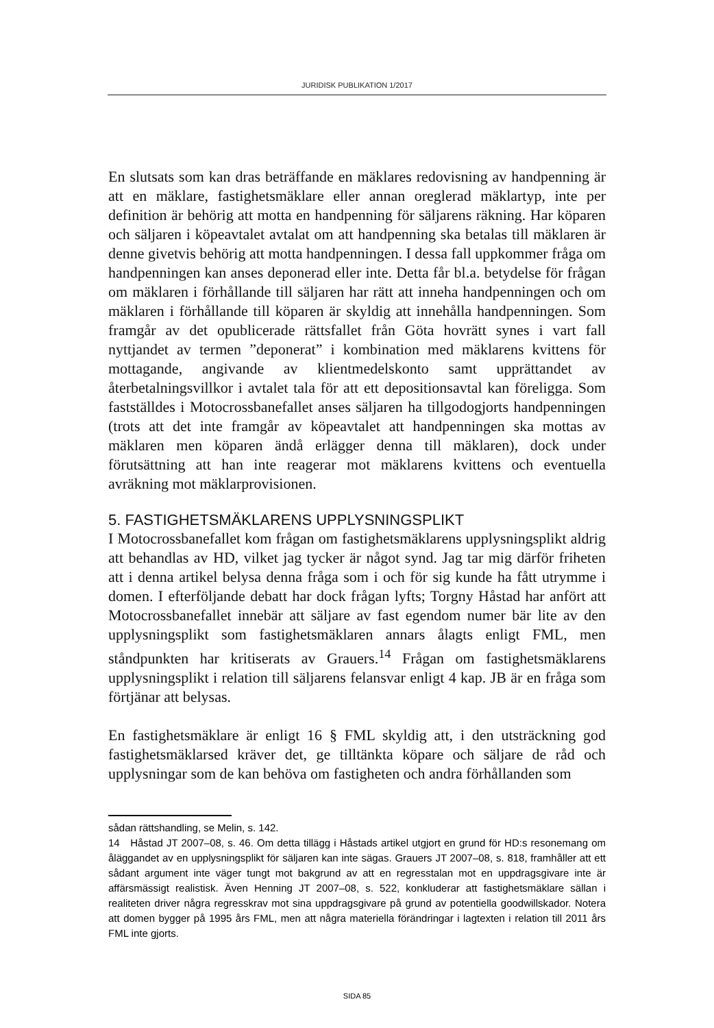JURIDISK PUBLIKATION 1/2017
En slutsats som kan dras beträffande en mäklares redovisning av handpenning är att en mäklare, fastighetsmäklare eller annan oreglerad mäklartyp, inte per definition är behörig att motta en handpenning för säljarens räkning. Har köparen och säljaren i köpeavtalet avtalat om att handpenning ska betalas till mäklaren är denne givetvis behörig att motta handpenningen. I dessa fall uppkommer fråga om handpenningen kan anses deponerad eller inte. Detta får bl.a. betydelse för frågan om mäklaren i förhållande till säljaren har rätt att inneha handpenningen och om mäklaren i förhållande till köparen är skyldig att innehålla handpenningen. Som framgår av det opublicerade rättsfallet från Göta hovrätt synes i vart fall nyttjandet av termen ”deponerat” i kombination med mäklarens kvittens för mottagande, angivande av klientmedelskonto samt upprättandet av återbetalningsvillkor i avtalet tala för att ett depositionsavtal kan föreligga. Som fastställdes i Motocrossbanefallet anses säljaren ha tillgodogjorts handpenningen (trots att det inte framgår av köpeavtalet att handpenningen ska mottas av mäklaren men köparen ändå erlägger denna till mäklaren), dock under förutsättning att han inte reagerar mot mäklarens kvittens och eventuella avräkning mot mäklarprovisionen.
5. FASTIGHETSMÄKLARENS UPPLYSNINGSPLIKT
I Motocrossbanefallet kom frågan om fastighetsmäklarens upplysningsplikt aldrig att behandlas av HD, vilket jag tycker är något synd. Jag tar mig därför friheten att i denna artikel belysa denna fråga som i och för sig kunde ha fått utrymme i domen. I efterföljande debatt har dock frågan lyfts; Torgny Håstad har anfört att Motocrossbanefallet innebär att säljare av fast egendom numer bär lite av den upplysningsplikt som fastighetsmäklaren annars ålagts enligt FML, men ståndpunkten har kritiserats av Grauers.<sup>14</sup> Frågan om fastighetsmäklarens upplysningsplikt i relation till säljarens felansvar enligt 4 kap. JB är en fråga som förtjänar att belysas.
En fastighetsmäklare är enligt 16 § FML skyldig att, i den utsträckning god fastighetsmäklarsed kräver det, ge tilltänkta köpare och säljare de råd och upplysningar som de kan behöva om fastigheten och andra förhållanden som
sådan rättshandling, se Melin, s. 142.
14 Håstad JT 2007–08, s. 46. Om detta tillägg i Håstads artikel utgjort en grund för HD:s resonemang om åläggandet av en upplysningsplikt för säljaren kan inte sägas. Grauers JT 2007–08, s. 818, framhåller att ett sådant argument inte väger tungt mot bakgrund av att en regresstalan mot en uppdragsgivare inte är affärsmässigt realistisk. Även Henning JT 2007–08, s. 522, konkluderar att fastighetsmäklare sällan i realiteten driver några regresskrav mot sina uppdragsgivare på grund av potentiella goodwillskador. Notera att domen bygger på 1995 års FML, men att några materiella förändringar i lagtexten i relation till 2011 års FML inte gjorts.
SIDA 85